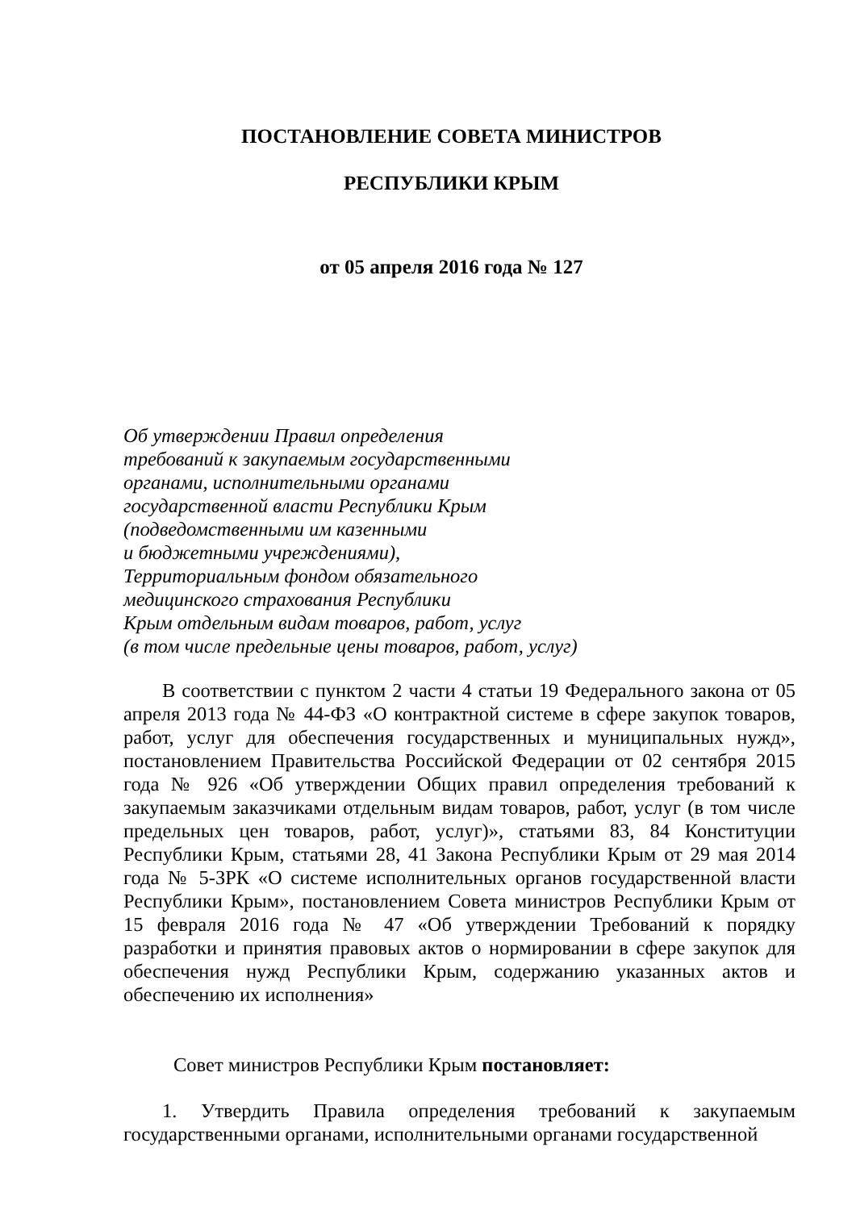ПОСТАНОВЛЕНИЕ СОВЕТА МИНИСТРОВ
РЕСПУБЛИКИ КРЫМ
от 05 апреля 2016 года № 127
Об утверждении Правил определения
требований к закупаемым государственными
органами, исполнительными органами
государственной власти Республики Крым
(подведомственными им казенными
и бюджетными учреждениями),
Территориальным фондом обязательного
медицинского страхования Республики
Крым отдельным видам товаров, работ, услуг
(в том числе предельные цены товаров, работ, услуг)
В соответствии с пунктом 2 части 4 статьи 19 Федерального закона от 05 апреля 2013 года № 44-ФЗ «О контрактной системе в сфере закупок товаров, работ, услуг для обеспечения государственных и муниципальных нужд», постановлением Правительства Российской Федерации от 02 сентября 2015 года № 926 «Об утверждении Общих правил определения требований к закупаемым заказчиками отдельным видам товаров, работ, услуг (в том числе предельных цен товаров, работ, услуг)», статьями 83, 84 Конституции Республики Крым, статьями 28, 41 Закона Республики Крым от 29 мая 2014 года № 5-ЗРК «О системе исполнительных органов государственной власти Республики Крым», постановлением Совета министров Республики Крым от 15 февраля 2016 года № 47 «Об утверждении Требований к порядку разработки и принятия правовых актов о нормировании в сфере закупок для обеспечения нужд Республики Крым, содержанию указанных актов и обеспечению их исполнения»
Совет министров Республики Крым постановляет:
1. Утвердить Правила определения требований к закупаемым государственными органами, исполнительными органами государственной